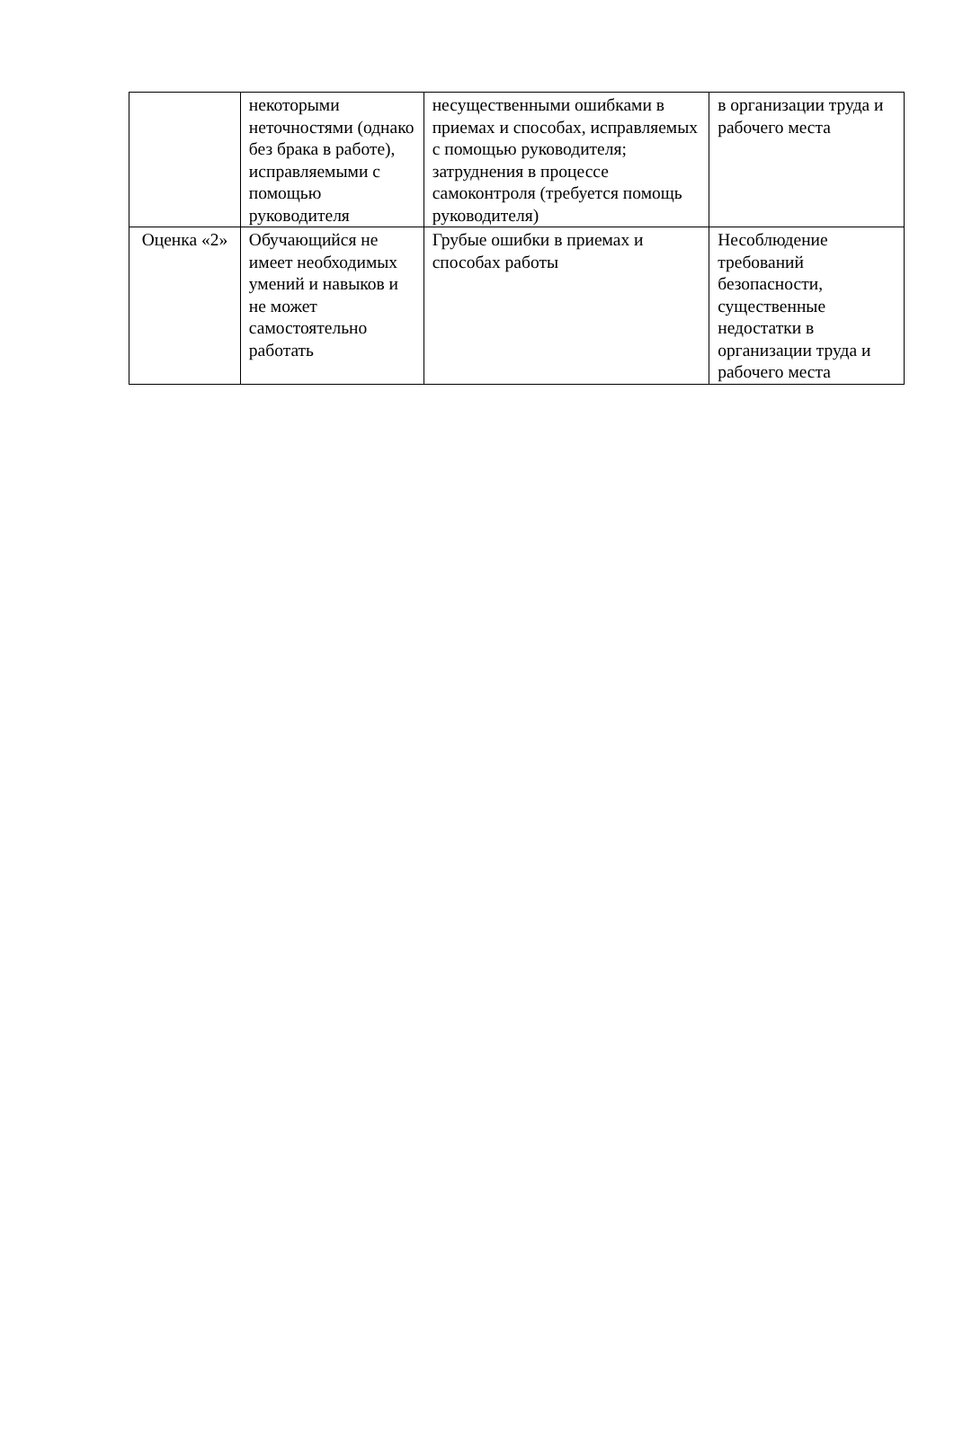| | некоторыми неточностями (однако без брака в работе), исправляемыми с помощью руководителя | несущественными ошибками в приемах и способах, исправляемых с помощью руководителя; затруднения в процессе самоконтроля (требуется помощь руководителя) | в организации труда и рабочего места |
| Оценка «2» | Обучающийся не имеет необходимых умений и навыков и не может самостоятельно работать | Грубые ошибки в приемах и способах работы | Несоблюдение требований безопасности, существенные недостатки в организации труда и рабочего места |